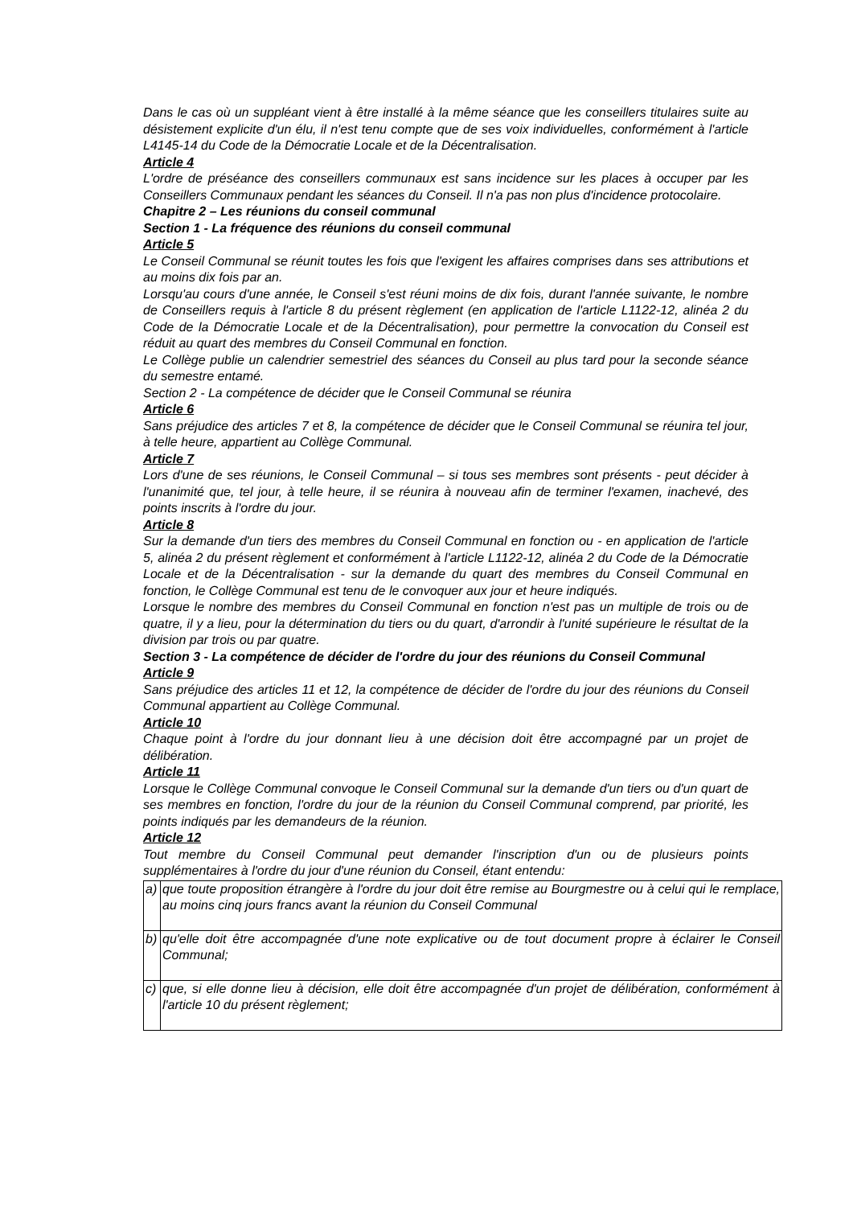Dans le cas où un suppléant vient à être installé à la même séance que les conseillers titulaires suite au désistement explicite d'un élu, il n'est tenu compte que de ses voix individuelles, conformément à l'article L4145-14 du Code de la Démocratie Locale et de la Décentralisation.
Article 4
L'ordre de préséance des conseillers communaux est sans incidence sur les places à occuper par les Conseillers Communaux pendant les séances du Conseil. Il n'a pas non plus d'incidence protocolaire.
Chapitre 2 – Les réunions du conseil communal
Section 1 - La fréquence des réunions du conseil communal
Article 5
Le Conseil Communal se réunit toutes les fois que l'exigent les affaires comprises dans ses attributions et au moins dix fois par an.
Lorsqu'au cours d'une année, le Conseil s'est réuni moins de dix fois, durant l'année suivante, le nombre de Conseillers requis à l'article 8 du présent règlement (en application de l'article L1122-12, alinéa 2 du Code de la Démocratie Locale et de la Décentralisation), pour permettre la convocation du Conseil est réduit au quart des membres du Conseil Communal en fonction.
Le Collège publie un calendrier semestriel des séances du Conseil au plus tard pour la seconde séance du semestre entamé.
Section 2 - La compétence de décider que le Conseil Communal se réunira
Article 6
Sans préjudice des articles 7 et 8, la compétence de décider que le Conseil Communal se réunira tel jour, à telle heure, appartient au Collège Communal.
Article 7
Lors d'une de ses réunions, le Conseil Communal – si tous ses membres sont présents - peut décider à l'unanimité que, tel jour, à telle heure, il se réunira à nouveau afin de terminer l'examen, inachevé, des points inscrits à l'ordre du jour.
Article 8
Sur la demande d'un tiers des membres du Conseil Communal en fonction ou - en application de l'article 5, alinéa 2 du présent règlement et conformément à l'article L1122-12, alinéa 2 du Code de la Démocratie Locale et de la Décentralisation - sur la demande du quart des membres du Conseil Communal en fonction, le Collège Communal est tenu de le convoquer aux jour et heure indiqués.
Lorsque le nombre des membres du Conseil Communal en fonction n'est pas un multiple de trois ou de quatre, il y a lieu, pour la détermination du tiers ou du quart, d'arrondir à l'unité supérieure le résultat de la division par trois ou par quatre.
Section 3 - La compétence de décider de l'ordre du jour des réunions du Conseil Communal
Article 9
Sans préjudice des articles 11 et 12, la compétence de décider de l'ordre du jour des réunions du Conseil Communal appartient au Collège Communal.
Article 10
Chaque point à l'ordre du jour donnant lieu à une décision doit être accompagné par un projet de délibération.
Article 11
Lorsque le Collège Communal convoque le Conseil Communal sur la demande d'un tiers ou d'un quart de ses membres en fonction, l'ordre du jour de la réunion du Conseil Communal comprend, par priorité, les points indiqués par les demandeurs de la réunion.
Article 12
Tout membre du Conseil Communal peut demander l'inscription d'un ou de plusieurs points supplémentaires à l'ordre du jour d'une réunion du Conseil, étant entendu:
| a) | que toute proposition étrangère à l'ordre du jour doit être remise au Bourgmestre ou à celui qui le remplace, au moins cinq jours francs avant la réunion du Conseil Communal |
| b) | qu'elle doit être accompagnée d'une note explicative ou de tout document propre à éclairer le Conseil Communal; |
| c) | que, si elle donne lieu à décision, elle doit être accompagnée d'un projet de délibération, conformément à l'article 10 du présent règlement; |